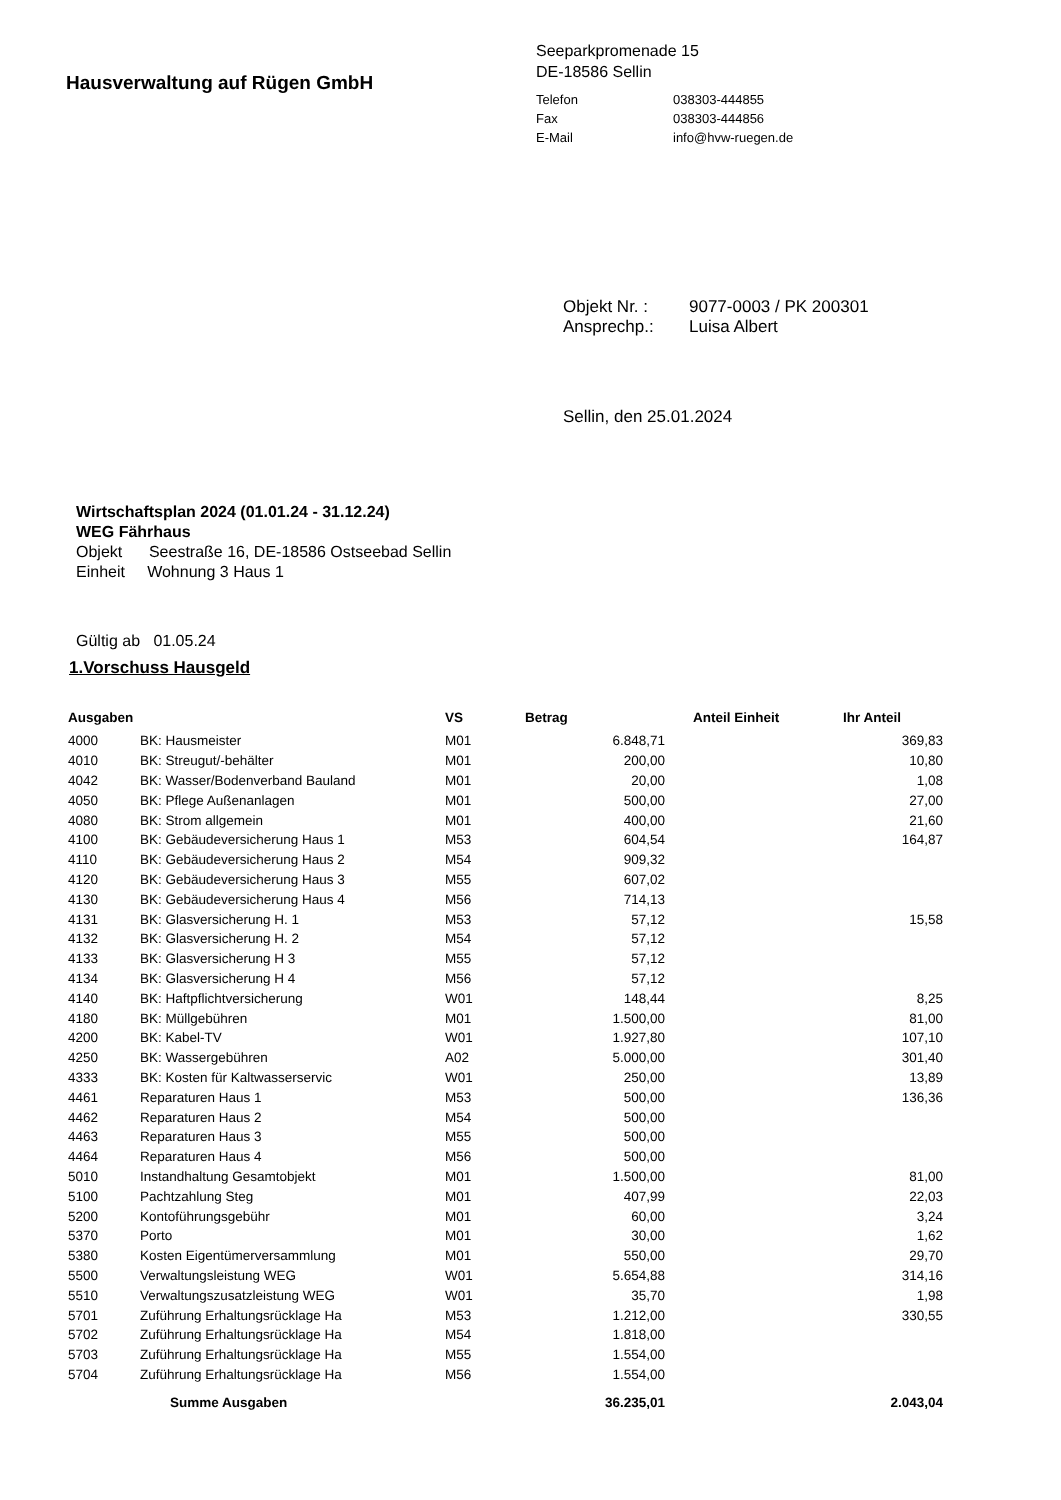Hausverwaltung auf Rügen GmbH
Seeparkpromenade 15
DE-18586 Sellin
| Telefon | 038303-444855 |
| Fax | 038303-444856 |
| E-Mail | info@hvw-ruegen.de |
| Objekt Nr. : | 9077-0003 / PK 200301 |
| Ansprechp.: | Luisa Albert |
Sellin, den 25.01.2024
Wirtschaftsplan 2024 (01.01.24 - 31.12.24)
WEG Fährhaus
Objekt Seestraße 16, DE-18586 Ostseebad Sellin
Einheit Wohnung 3 Haus 1
Gültig ab 01.05.24
1.Vorschuss Hausgeld
| Ausgaben | | VS | Betrag | Anteil Einheit | Ihr Anteil |
| --- | --- | --- | --- | --- | --- |
| 4000 | BK: Hausmeister | M01 | 6.848,71 | | 369,83 |
| 4010 | BK: Streugut/-behälter | M01 | 200,00 | | 10,80 |
| 4042 | BK: Wasser/Bodenverband Bauland | M01 | 20,00 | | 1,08 |
| 4050 | BK: Pflege Außenanlagen | M01 | 500,00 | | 27,00 |
| 4080 | BK: Strom allgemein | M01 | 400,00 | | 21,60 |
| 4100 | BK: Gebäudeversicherung Haus 1 | M53 | 604,54 | | 164,87 |
| 4110 | BK: Gebäudeversicherung Haus 2 | M54 | 909,32 | | |
| 4120 | BK: Gebäudeversicherung Haus 3 | M55 | 607,02 | | |
| 4130 | BK: Gebäudeversicherung Haus 4 | M56 | 714,13 | | |
| 4131 | BK: Glasversicherung H. 1 | M53 | 57,12 | | 15,58 |
| 4132 | BK: Glasversicherung H. 2 | M54 | 57,12 | | |
| 4133 | BK: Glasversicherung H 3 | M55 | 57,12 | | |
| 4134 | BK: Glasversicherung H 4 | M56 | 57,12 | | |
| 4140 | BK: Haftpflichtversicherung | W01 | 148,44 | | 8,25 |
| 4180 | BK: Müllgebühren | M01 | 1.500,00 | | 81,00 |
| 4200 | BK: Kabel-TV | W01 | 1.927,80 | | 107,10 |
| 4250 | BK: Wassergebühren | A02 | 5.000,00 | | 301,40 |
| 4333 | BK: Kosten für Kaltwasserservic | W01 | 250,00 | | 13,89 |
| 4461 | Reparaturen Haus 1 | M53 | 500,00 | | 136,36 |
| 4462 | Reparaturen Haus 2 | M54 | 500,00 | | |
| 4463 | Reparaturen Haus 3 | M55 | 500,00 | | |
| 4464 | Reparaturen Haus 4 | M56 | 500,00 | | |
| 5010 | Instandhaltung Gesamtobjekt | M01 | 1.500,00 | | 81,00 |
| 5100 | Pachtzahlung Steg | M01 | 407,99 | | 22,03 |
| 5200 | Kontoführungsgebühr | M01 | 60,00 | | 3,24 |
| 5370 | Porto | M01 | 30,00 | | 1,62 |
| 5380 | Kosten Eigentümerversammlung | M01 | 550,00 | | 29,70 |
| 5500 | Verwaltungsleistung WEG | W01 | 5.654,88 | | 314,16 |
| 5510 | Verwaltungszusatzleistung WEG | W01 | 35,70 | | 1,98 |
| 5701 | Zuführung Erhaltungsrücklage Ha | M53 | 1.212,00 | | 330,55 |
| 5702 | Zuführung Erhaltungsrücklage Ha | M54 | 1.818,00 | | |
| 5703 | Zuführung Erhaltungsrücklage Ha | M55 | 1.554,00 | | |
| 5704 | Zuführung Erhaltungsrücklage Ha | M56 | 1.554,00 | | |
| | Summe Ausgaben | | 36.235,01 | | 2.043,04 |